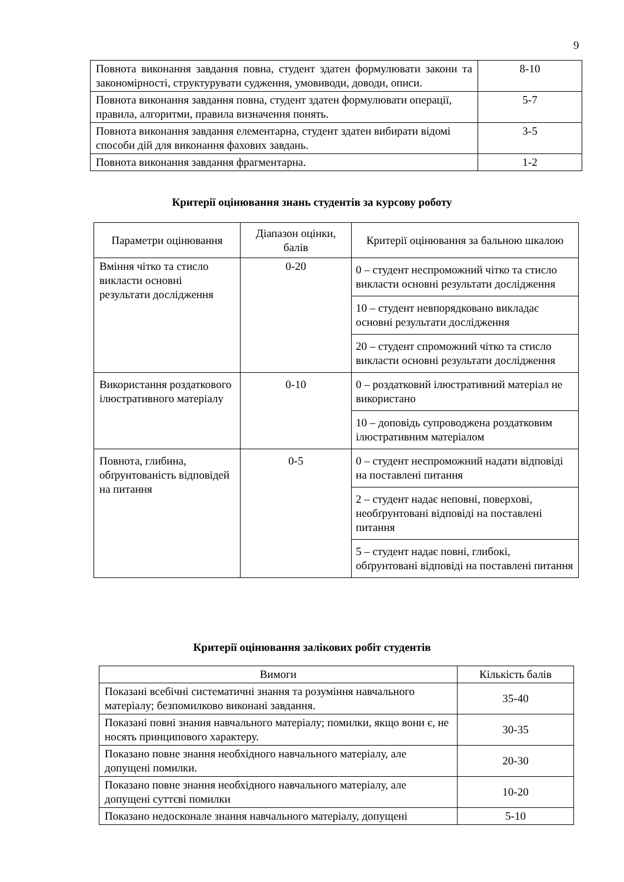9
| Повнота виконання завдання повна, студент здатен формулювати закони та закономірності, структурувати судження, умовиводи, доводи, описи. | 8-10 |
| Повнота виконання завдання повна, студент здатен формулювати операції, правила, алгоритми, правила визначення понять. | 5-7 |
| Повнота виконання завдання елементарна, студент здатен вибирати відомі способи дій для виконання фахових завдань. | 3-5 |
| Повнота виконання завдання фрагментарна. | 1-2 |
Критерії оцінювання знань студентів за курсову роботу
| Параметри оцінювання | Діапазон оцінки, балів | Критерії оцінювання за бальною шкалою |
| --- | --- | --- |
| Вміння чітко та стисло викласти основні результати дослідження | 0-20 | 0 – студент неспроможний чітко та стисло викласти основні результати дослідження |
| | | 10 – студент невпорядковано викладає основні результати дослідження |
| | | 20 – студент спроможний чітко та стисло викласти основні результати дослідження |
| Використання роздаткового ілюстративного матеріалу | 0-10 | 0 – роздатковий ілюстративний матеріал не використано |
| | | 10 – доповідь супроводжена роздатковим ілюстративним матеріалом |
| Повнота, глибина, обґрунтованість відповідей на питання | 0-5 | 0 – студент неспроможний надати відповіді на поставлені питання |
| | | 2 – студент надає неповні, поверхові, необґрунтовані відповіді на поставлені питання |
| | | 5 – студент надає повні, глибокі, обґрунтовані відповіді на поставлені питання |
Критерії оцінювання залікових робіт студентів
| Вимоги | Кількість балів |
| Показані всебічні систематичні знання та розуміння навчального матеріалу; безпомилково виконані завдання. | 35-40 |
| Показані повні знання навчального матеріалу; помилки, якщо вони є, не носять принципового характеру. | 30-35 |
| Показано повне знання необхідного навчального матеріалу, але допущені помилки. | 20-30 |
| Показано повне знання необхідного навчального матеріалу, але допущені суттєві помилки | 10-20 |
| Показано недосконале знання навчального матеріалу, допущені | 5-10 |